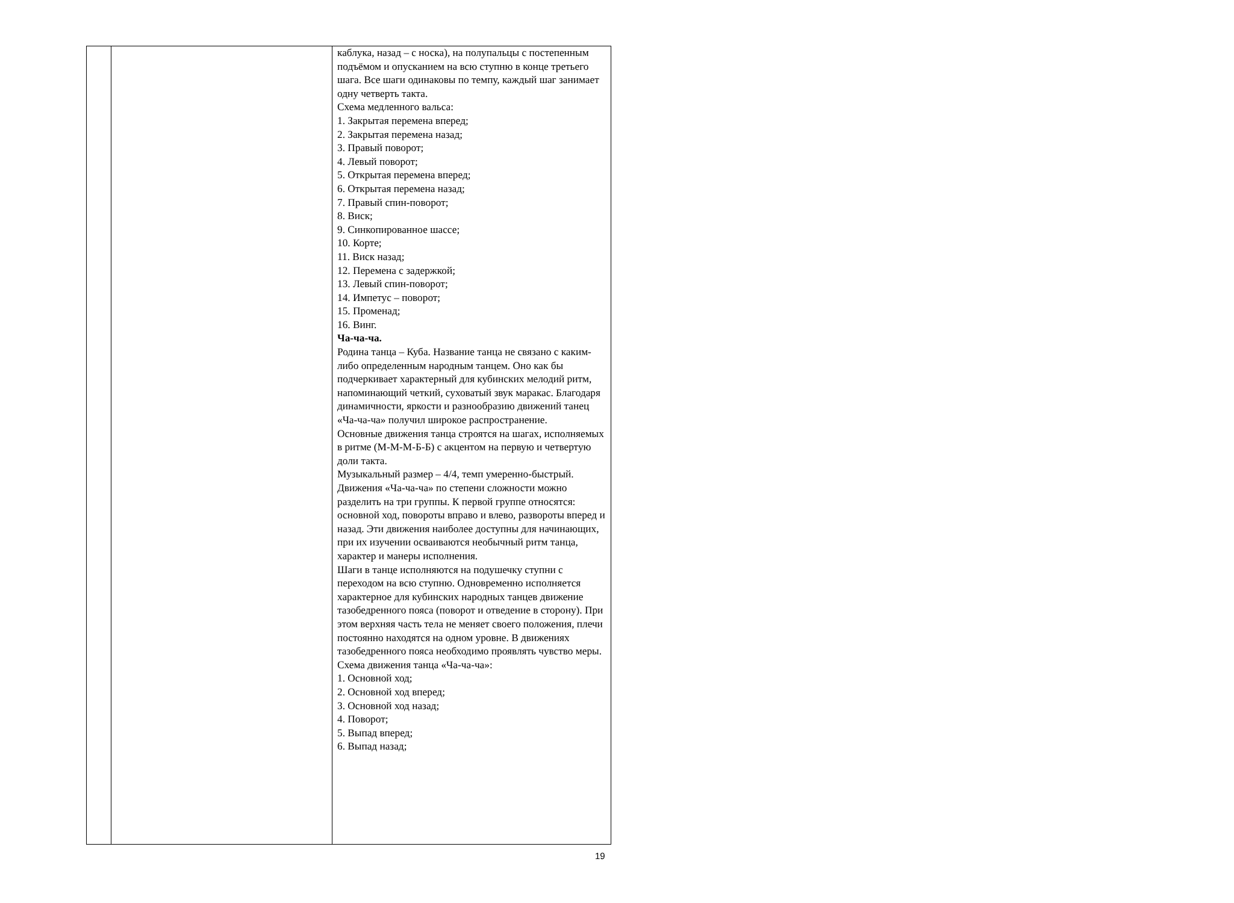| | | каблука, назад – с носка), на полупальцы с постепенным подъёмом и опусканием на всю ступню в конце третьего шага. Все шаги одинаковы по темпу, каждый шаг занимает одну четверть такта. Схема медленного вальса: 1. Закрытая перемена вперед; 2. Закрытая перемена назад; 3. Правый поворот; 4. Левый поворот; 5. Открытая перемена вперед; 6. Открытая перемена назад; 7. Правый спин-поворот; 8. Виск; 9. Синкопированное шассе; 10. Корте; 11. Виск назад; 12. Перемена с задержкой; 13. Левый спин-поворот; 14. Импетус – поворот; 15. Променад; 16. Винг. Ча-ча-ча. Родина танца – Куба. Название танца не связано с каким-либо определенным народным танцем. Оно как бы подчеркивает характерный для кубинских мелодий ритм, напоминающий четкий, суховатый звук маракас. Благодаря динамичности, яркости и разнообразию движений танец «Ча-ча-ча» получил широкое распространение. Основные движения танца строятся на шагах, исполняемых в ритме (М-М-М-Б-Б) с акцентом на первую и четвертую доли такта. Музыкальный размер – 4/4, темп умеренно-быстрый. Движения «Ча-ча-ча» по степени сложности можно разделить на три группы. К первой группе относятся: основной ход, повороты вправо и влево, развороты вперед и назад. Эти движения наиболее доступны для начинающих, при их изучении осваиваются необычный ритм танца, характер и манеры исполнения. Шаги в танце исполняются на подушечку ступни с переходом на всю ступню. Одновременно исполняется характерное для кубинских народных танцев движение тазобедренного пояса (поворот и отведение в сторону). При этом верхняя часть тела не меняет своего положения, плечи постоянно находятся на одном уровне. В движениях тазобедренного пояса необходимо проявлять чувство меры. Схема движения танца «Ча-ча-ча»: 1. Основной ход; 2. Основной ход вперед; 3. Основной ход назад; 4. Поворот; 5. Выпад вперед; 6. Выпад назад; |
19